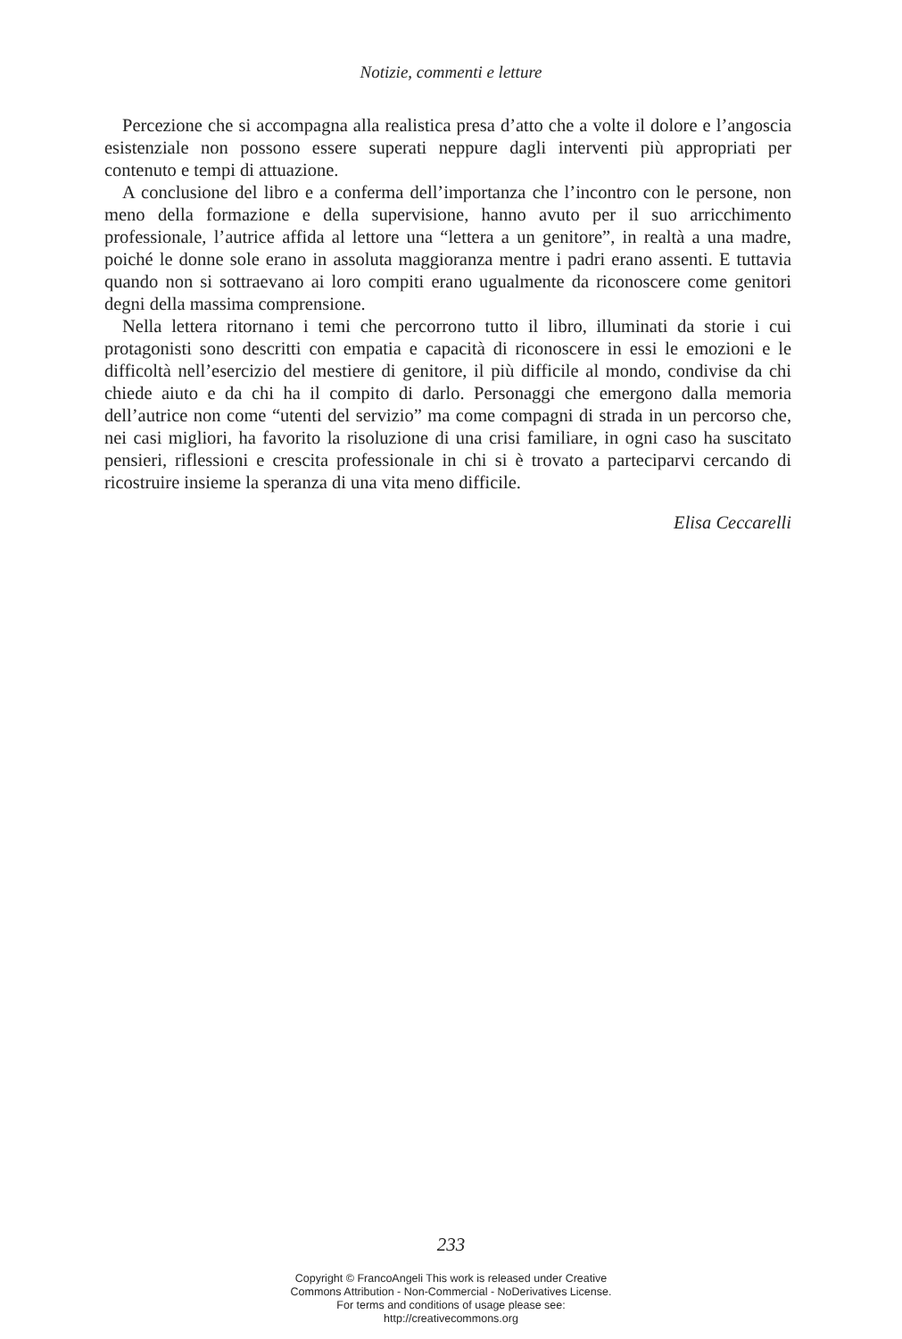Notizie, commenti e letture
Percezione che si accompagna alla realistica presa d’atto che a volte il dolore e l’angoscia esistenziale non possono essere superati neppure dagli interventi più appropriati per contenuto e tempi di attuazione.
A conclusione del libro e a conferma dell’importanza che l’incontro con le persone, non meno della formazione e della supervisione, hanno avuto per il suo arricchimento professionale, l’autrice affida al lettore una “lettera a un genitore”, in realtà a una madre, poiché le donne sole erano in assoluta maggioranza mentre i padri erano assenti. E tuttavia quando non si sottraevano ai loro compiti erano ugualmente da riconoscere come genitori degni della massima comprensione.
Nella lettera ritornano i temi che percorrono tutto il libro, illuminati da storie i cui protagonisti sono descritti con empatia e capacità di riconoscere in essi le emozioni e le difficoltà nell’esercizio del mestiere di genitore, il più difficile al mondo, condivise da chi chiede aiuto e da chi ha il compito di darlo. Personaggi che emergono dalla memoria dell’autrice non come “utenti del servizio” ma come compagni di strada in un percorso che, nei casi migliori, ha favorito la risoluzione di una crisi familiare, in ogni caso ha suscitato pensieri, riflessioni e crescita professionale in chi si è trovato a parteciparvi cercando di ricostruire insieme la speranza di una vita meno difficile.
Elisa Ceccarelli
233
Copyright © FrancoAngeli This work is released under Creative
Commons Attribution - Non-Commercial - NoDerivatives License.
For terms and conditions of usage please see:
http://creativecommons.org